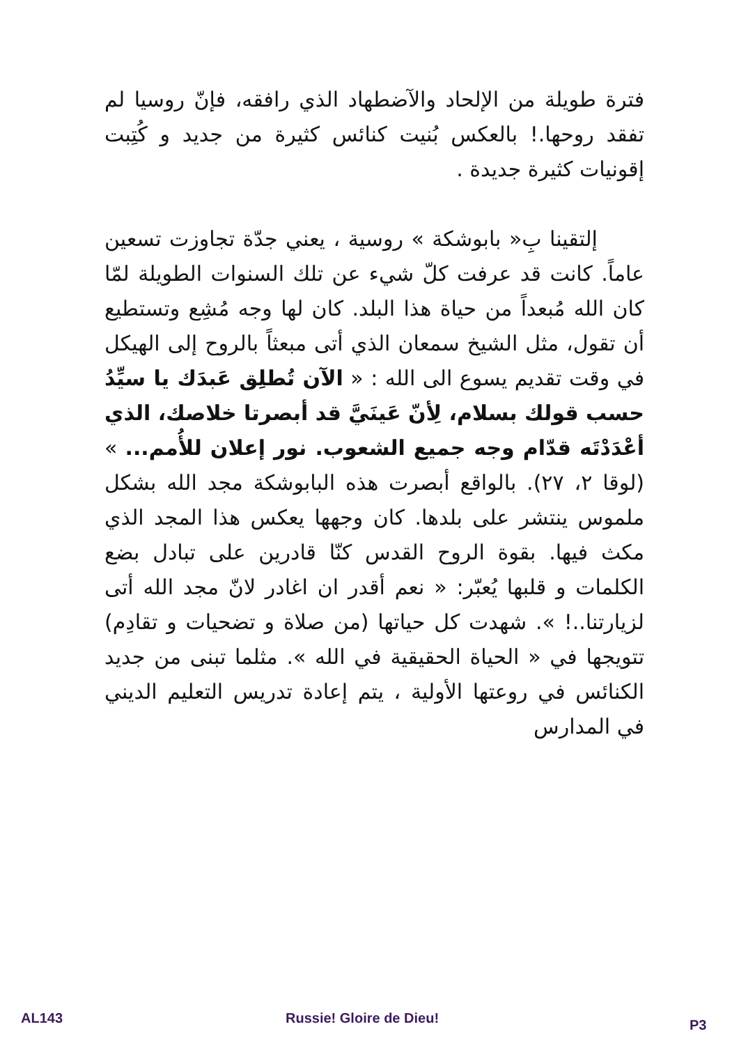فترة طويلة من الإلحاد والآضطهاد الذي رافقه، فإنّ روسيا لم تفقد روحها.! بالعكس بُنيت كنائس كثيرة من جديد و كُتِبت إقونيات كثيرة جديدة .
إلتقينا بِ« بابوشكة » روسية ، يعني جدّة تجاوزت تسعين عاماً. كانت قد عرفت كلّ شيء عن تلك السنوات الطويلة لمّا كان الله مُبعداً من حياة هذا البلد. كان لها وجه مُشِع وتستطيع أن تقول، مثل الشيخ سمعان الذي أتى مبعثاً بالروح إلى الهيكل في وقت تقديم يسوع الى الله : « الآن تُطلِق عَبدَك يا سيِّدُ حسب قولك بسلام، لِأنّ عَينَيَّ قد أبصرتا خلاصك، الذي أعْدَدْتَه قدّام وجه جميع الشعوب. نور إعلان للأُمم... » (لوقا ٢، ٢٧). بالواقع أبصرت هذه البابوشكة مجد الله بشكل ملموس ينتشر على بلدها. كان وجهها يعكس هذا المجد الذي مكث فيها. بقوة الروح القدس كنّا قادرين على تبادل بضع الكلمات و قلبها يُعبّر: « نعم أقدر ان اغادر لانّ مجد الله أتى لزيارتنا..! ». شهدت كل حياتها (من صلاة و تضحيات و تقادِم) تتويجها في « الحياة الحقيقية في الله ». مثلما تبنى من جديد الكنائس في روعتها الأولية ، يتم إعادة تدريس التعليم الديني في المدارس
AL143 Russie! Gloire de Dieu! P3